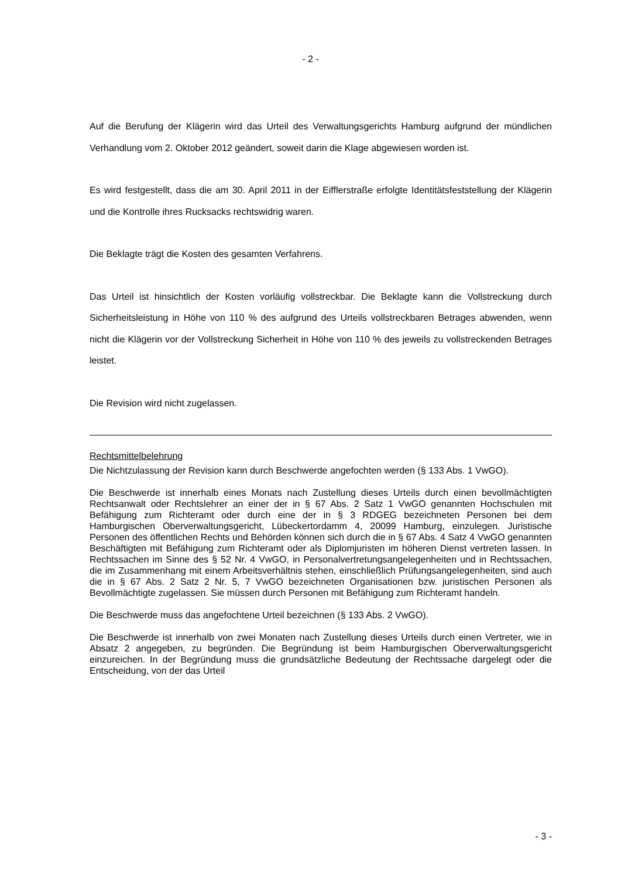- 2 -
Auf die Berufung der Klägerin wird das Urteil des Verwaltungsgerichts Hamburg aufgrund der mündlichen Verhandlung vom 2. Oktober 2012 geändert, soweit darin die Klage abgewiesen worden ist.
Es wird festgestellt, dass die am 30. April 2011 in der Eifflerstraße erfolgte Identitätsfeststellung der Klägerin und die Kontrolle ihres Rucksacks rechtswidrig waren.
Die Beklagte trägt die Kosten des gesamten Verfahrens.
Das Urteil ist hinsichtlich der Kosten vorläufig vollstreckbar. Die Beklagte kann die Vollstreckung durch Sicherheitsleistung in Höhe von 110 % des aufgrund des Urteils vollstreckbaren Betrages abwenden, wenn nicht die Klägerin vor der Vollstreckung Sicherheit in Höhe von 110 % des jeweils zu vollstreckenden Betrages leistet.
Die Revision wird nicht zugelassen.
Rechtsmittelbelehrung
Die Nichtzulassung der Revision kann durch Beschwerde angefochten werden (§ 133 Abs. 1 VwGO).
Die Beschwerde ist innerhalb eines Monats nach Zustellung dieses Urteils durch einen bevollmächtigten Rechtsanwalt oder Rechtslehrer an einer der in § 67 Abs. 2 Satz 1 VwGO genannten Hochschulen mit Befähigung zum Richteramt oder durch eine der in § 3 RDGEG bezeichneten Personen bei dem Hamburgischen Oberverwaltungsgericht, Lübeckertordamm 4, 20099 Hamburg, einzulegen. Juristische Personen des öffentlichen Rechts und Behörden können sich durch die in § 67 Abs. 4 Satz 4 VwGO genannten Beschäftigten mit Befähigung zum Richteramt oder als Diplomjuristen im höheren Dienst vertreten lassen. In Rechtssachen im Sinne des § 52 Nr. 4 VwGO, in Personalvertretungsangelegenheiten und in Rechtssachen, die im Zusammenhang mit einem Arbeitsverhältnis stehen, einschließlich Prüfungsangelegenheiten, sind auch die in § 67 Abs. 2 Satz 2 Nr. 5, 7 VwGO bezeichneten Organisationen bzw. juristischen Personen als Bevollmächtigte zugelassen. Sie müssen durch Personen mit Befähigung zum Richteramt handeln.
Die Beschwerde muss das angefochtene Urteil bezeichnen (§ 133 Abs. 2 VwGO).
Die Beschwerde ist innerhalb von zwei Monaten nach Zustellung dieses Urteils durch einen Vertreter, wie in Absatz 2 angegeben, zu begründen. Die Begründung ist beim Hamburgischen Oberverwaltungsgericht einzureichen. In der Begründung muss die grundsätzliche Bedeutung der Rechtssache dargelegt oder die Entscheidung, von der das Urteil
- 3 -